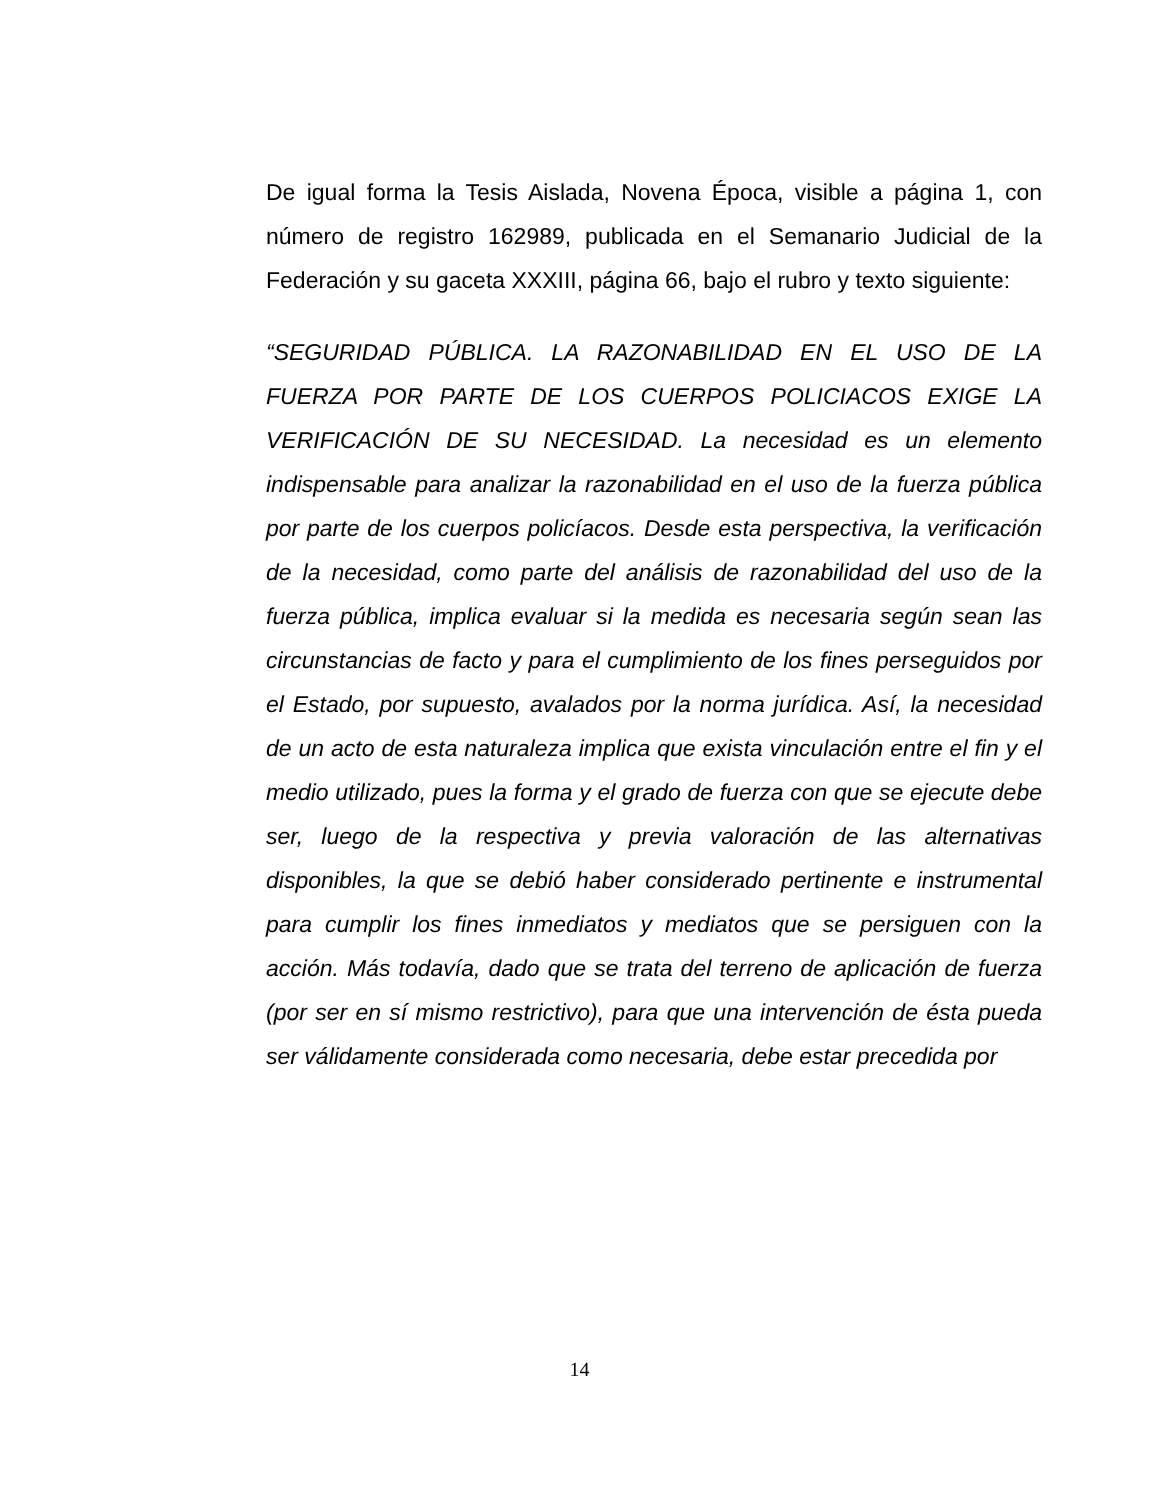De igual forma la Tesis Aislada, Novena Época, visible a página 1, con número de registro 162989, publicada en el Semanario Judicial de la Federación y su gaceta XXXIII, página 66, bajo el rubro y texto siguiente:
“SEGURIDAD PÚBLICA. LA RAZONABILIDAD EN EL USO DE LA FUERZA POR PARTE DE LOS CUERPOS POLICIACOS EXIGE LA VERIFICACIÓN DE SU NECESIDAD. La necesidad es un elemento indispensable para analizar la razonabilidad en el uso de la fuerza pública por parte de los cuerpos policíacos. Desde esta perspectiva, la verificación de la necesidad, como parte del análisis de razonabilidad del uso de la fuerza pública, implica evaluar si la medida es necesaria según sean las circunstancias de facto y para el cumplimiento de los fines perseguidos por el Estado, por supuesto, avalados por la norma jurídica. Así, la necesidad de un acto de esta naturaleza implica que exista vinculación entre el fin y el medio utilizado, pues la forma y el grado de fuerza con que se ejecute debe ser, luego de la respectiva y previa valoración de las alternativas disponibles, la que se debió haber considerado pertinente e instrumental para cumplir los fines inmediatos y mediatos que se persiguen con la acción. Más todavía, dado que se trata del terreno de aplicación de fuerza (por ser en sí mismo restrictivo), para que una intervención de ésta pueda ser válidamente considerada como necesaria, debe estar precedida por
14